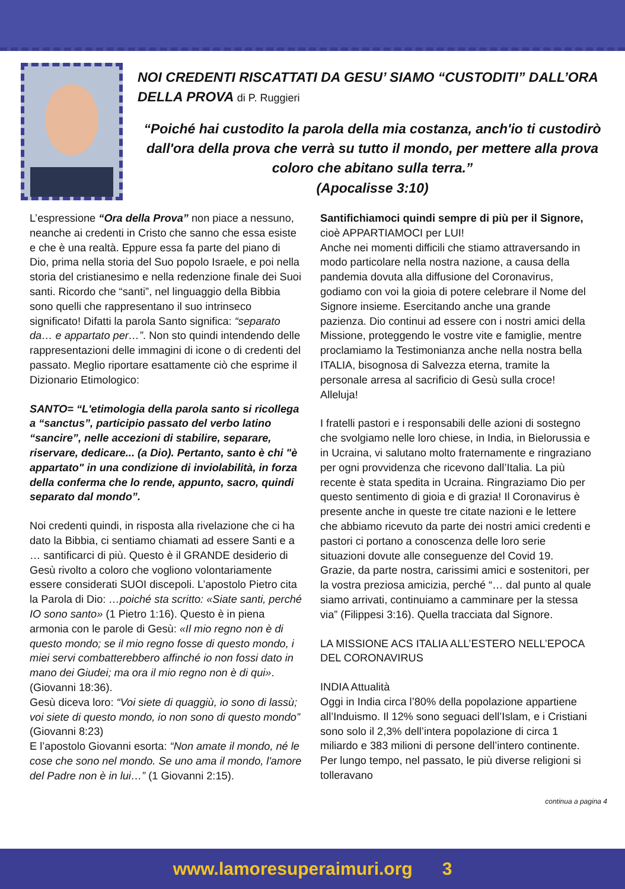NOI CREDENTI RISCATTATI DA GESU’ SIAMO “CUSTODITI” DALL’ORA DELLA PROVA di P. Ruggieri
“Poiché hai custodito la parola della mia costanza, anch'io ti custodirò dall'ora della prova che verrà su tutto il mondo, per mettere alla prova coloro che abitano sulla terra.”
(Apocalisse 3:10)
L’espressione “Ora della Prova” non piace a nessuno, neanche ai credenti in Cristo che sanno che essa esiste e che è una realtà. Eppure essa fa parte del piano di Dio, prima nella storia del Suo popolo Israele, e poi nella storia del cristianesimo e nella redenzione finale dei Suoi santi. Ricordo che “santi”, nel linguaggio della Bibbia sono quelli che rappresentano il suo intrinseco significato! Difatti la parola Santo significa: “separato da… e appartato per…”. Non sto quindi intendendo delle rappresentazioni delle immagini di icone o di credenti del passato. Meglio riportare esattamente ciò che esprime il Dizionario Etimologico:
SANTO= “L'etimologia della parola santo si ricollega a “sanctus”, participio passato del verbo latino “sancire”, nelle accezioni di stabilire, separare, riservare, dedicare... (a Dio). Pertanto, santo è chi "è appartato" in una condizione di inviolabilità, in forza della conferma che lo rende, appunto, sacro, quindi separato dal mondo”.
Noi credenti quindi, in risposta alla rivelazione che ci ha dato la Bibbia, ci sentiamo chiamati ad essere Santi e a … santificarci di più. Questo è il GRANDE desiderio di Gesù rivolto a coloro che vogliono volontariamente essere considerati SUOI discepoli. L’apostolo Pietro cita la Parola di Dio: …poiché sta scritto: «Siate santi, perché IO sono santo» (1 Pietro 1:16). Questo è in piena armonia con le parole di Gesù: «Il mio regno non è di questo mondo; se il mio regno fosse di questo mondo, i miei servi combatterebbero affinché io non fossi dato in mano dei Giudei; ma ora il mio regno non è di qui». (Giovanni 18:36).
Gesù diceva loro: “Voi siete di quaggiù, io sono di lassù; voi siete di questo mondo, io non sono di questo mondo” (Giovanni 8:23)
E l’apostolo Giovanni esorta: “Non amate il mondo, né le cose che sono nel mondo. Se uno ama il mondo, l'amore del Padre non è in lui…” (1 Giovanni 2:15).
Santifichiamoci quindi sempre di più per il Signore, cioè APPARTIAMOCI per LUI!
Anche nei momenti difficili che stiamo attraversando in modo particolare nella nostra nazione, a causa della pandemia dovuta alla diffusione del Coronavirus, godiamo con voi la gioia di potere celebrare il Nome del Signore insieme. Esercitando anche una grande pazienza. Dio continui ad essere con i nostri amici della Missione, proteggendo le vostre vite e famiglie, mentre proclamiamo la Testimonianza anche nella nostra bella ITALIA, bisognosa di Salvezza eterna, tramite la personale arresa al sacrificio di Gesù sulla croce! Alleluja!
I fratelli pastori e i responsabili delle azioni di sostegno che svolgiamo nelle loro chiese, in India, in Bielorussia e in Ucraina, vi salutano molto fraternamente e ringraziano per ogni provvidenza che ricevono dall’Italia. La più recente è stata spedita in Ucraina. Ringraziamo Dio per questo sentimento di gioia e di grazia! Il Coronavirus è presente anche in queste tre citate nazioni e le lettere che abbiamo ricevuto da parte dei nostri amici credenti e pastori ci portano a conoscenza delle loro serie situazioni dovute alle conseguenze del Covid 19.
Grazie, da parte nostra, carissimi amici e sostenitori, per la vostra preziosa amicizia, perché “… dal punto al quale siamo arrivati, continuiamo a camminare per la stessa via” (Filippesi 3:16). Quella tracciata dal Signore.
LA MISSIONE ACS ITALIA ALL’ESTERO NELL’EPOCA DEL CORONAVIRUS
INDIA Attualità
Oggi in India circa l’80% della popolazione appartiene all’Induismo. Il 12% sono seguaci dell’Islam, e i Cristiani sono solo il 2,3% dell’intera popolazione di circa 1 miliardo e 383 milioni di persone dell’intero continente. Per lungo tempo, nel passato, le più diverse religioni si tolleravano
continua a pagina 4
www.lamoresuperaimuri.org 3